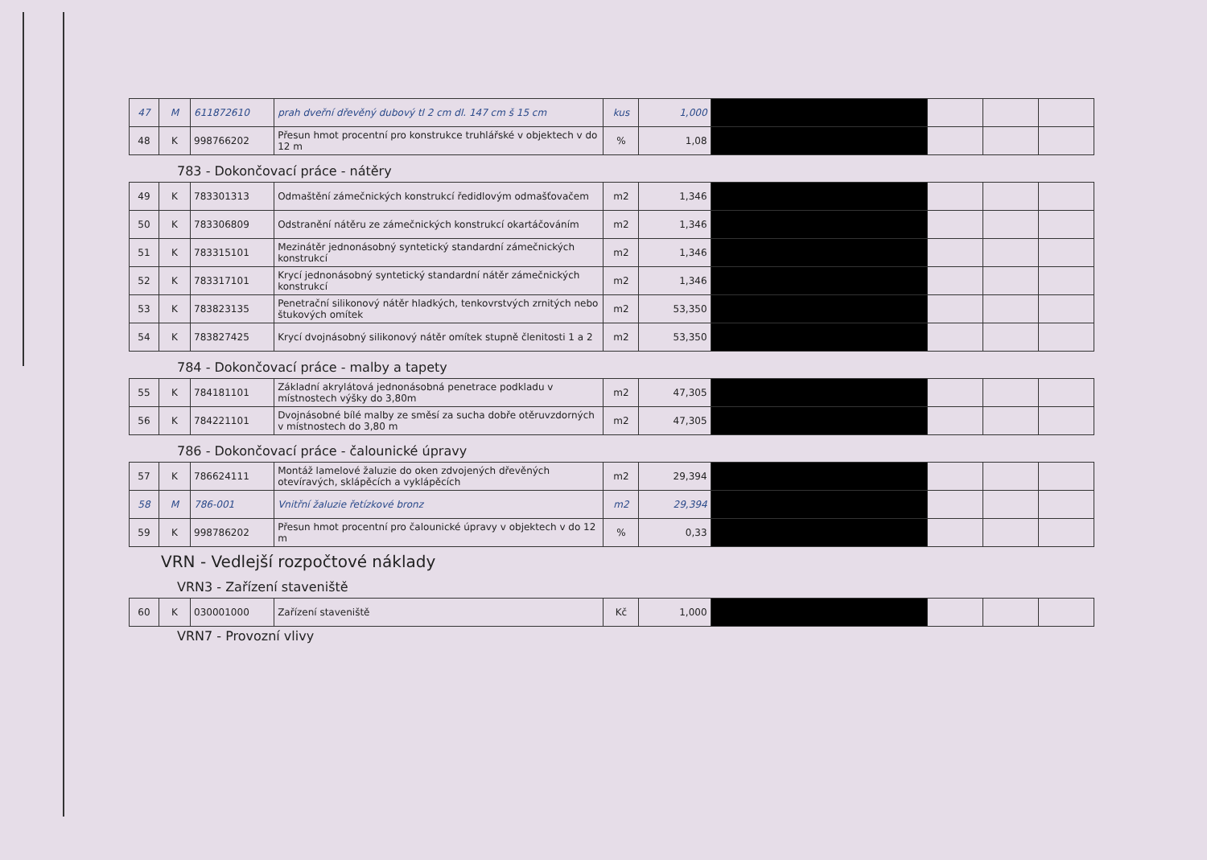| 47 | M | 611872610 | prah dveřní dřevěný dubový tl 2 cm dl. 147 cm š 15 cm | kus | 1,000 | | | | |
| 48 | K | 998766202 | Přesun hmot procentní pro konstrukce truhlářské v objektech v do 12 m | % | 1,08 | | | | |
783 - Dokončovací práce - nátěry
| 49 | K | 783301313 | Odmaštění zámečnických konstrukcí ředidlovým odmašťovačem | m2 | 1,346 | | | | |
| 50 | K | 783306809 | Odstranění nátěru ze zámečnických konstrukcí okartáčováním | m2 | 1,346 | | | | |
| 51 | K | 783315101 | Mezinátěr jednonásobný syntetický standardní zámečnických konstrukcí | m2 | 1,346 | | | | |
| 52 | K | 783317101 | Krycí jednonásobný syntetický standardní nátěr zámečnických konstrukcí | m2 | 1,346 | | | | |
| 53 | K | 783823135 | Penetrační silikonový nátěr hladkých, tenkovrstvých zrnitých nebo štukových omítek | m2 | 53,350 | | | | |
| 54 | K | 783827425 | Krycí dvojnásobný silikonový nátěr omítek stupně členitosti 1 a 2 | m2 | 53,350 | | | | |
784 - Dokončovací práce - malby a tapety
| 55 | K | 784181101 | Základní akrylátová jednonásobná penetrace podkladu v místnostech výšky do 3,80m | m2 | 47,305 | | | | |
| 56 | K | 784221101 | Dvojnásobné bílé malby ze směsí za sucha dobře otěruvzdorných v místnostech do 3,80 m | m2 | 47,305 | | | | |
786 - Dokončovací práce - čalounické úpravy
| 57 | K | 786624111 | Montáž lamelové žaluzie do oken zdvojených dřevěných otevíravých, sklápěcích a vyklápěcích | m2 | 29,394 | | | | |
| 58 | M | 786-001 | Vnitřní žaluzie řetízkové bronz | m2 | 29,394 | | | | |
| 59 | K | 998786202 | Přesun hmot procentní pro čalounické úpravy v objektech v do 12 m | % | 0,33 | | | | |
VRN - Vedlejší rozpočtové náklady
VRN3 - Zařízení staveniště
| 60 | K | 030001000 | Zařízení staveniště | Kč | 1,000 | | | | |
VRN7 - Provozní vlivy